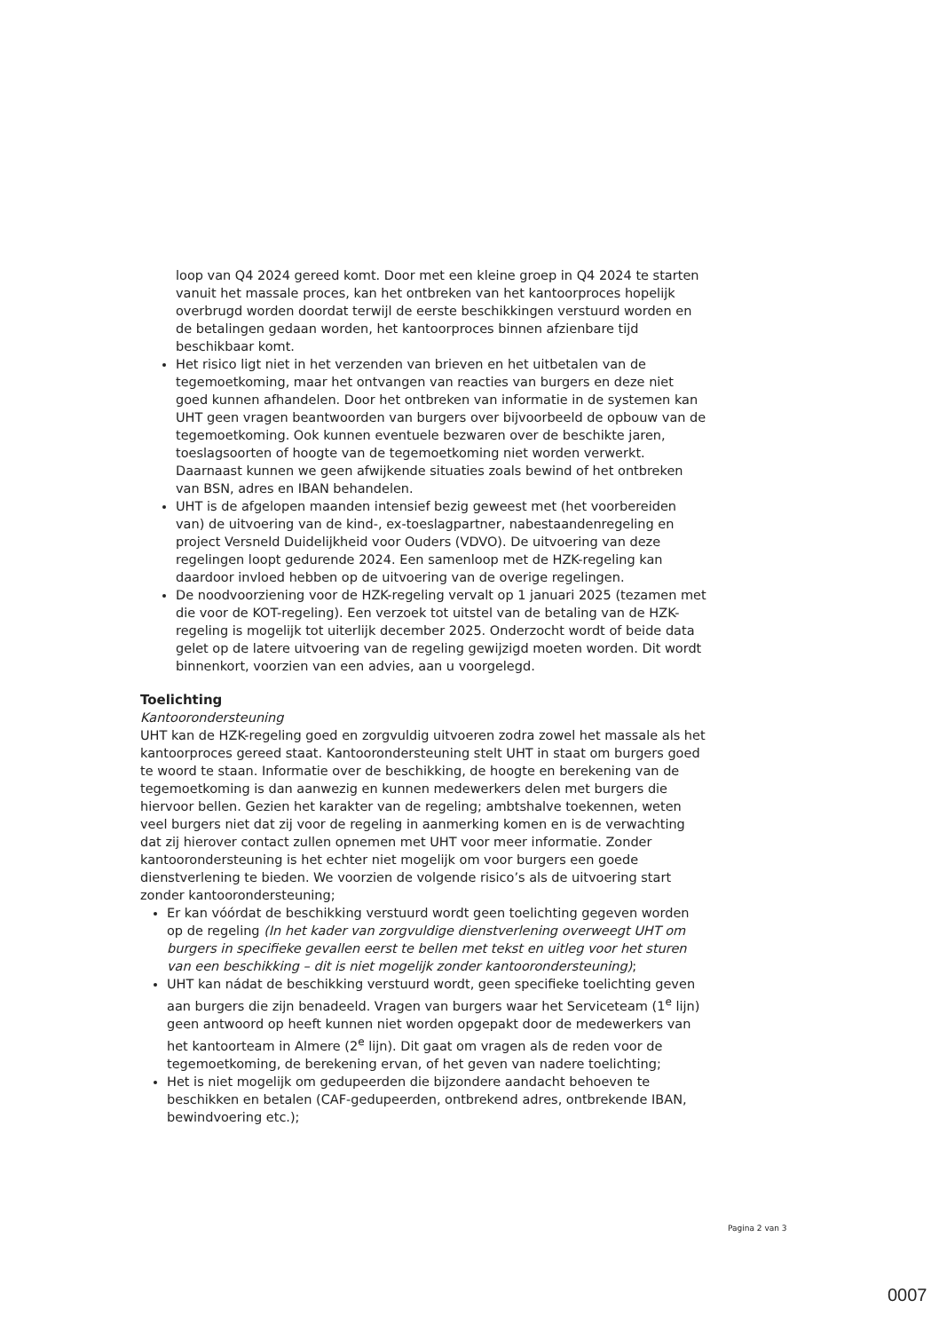loop van Q4 2024 gereed komt. Door met een kleine groep in Q4 2024 te starten vanuit het massale proces, kan het ontbreken van het kantoorproces hopelijk overbrugd worden doordat terwijl de eerste beschikkingen verstuurd worden en de betalingen gedaan worden, het kantoorproces binnen afzienbare tijd beschikbaar komt.
Het risico ligt niet in het verzenden van brieven en het uitbetalen van de tegemoetkoming, maar het ontvangen van reacties van burgers en deze niet goed kunnen afhandelen. Door het ontbreken van informatie in de systemen kan UHT geen vragen beantwoorden van burgers over bijvoorbeeld de opbouw van de tegemoetkoming. Ook kunnen eventuele bezwaren over de beschikte jaren, toeslagsoorten of hoogte van de tegemoetkoming niet worden verwerkt. Daarnaast kunnen we geen afwijkende situaties zoals bewind of het ontbreken van BSN, adres en IBAN behandelen.
UHT is de afgelopen maanden intensief bezig geweest met (het voorbereiden van) de uitvoering van de kind-, ex-toeslagpartner, nabestaandenregeling en project Versneld Duidelijkheid voor Ouders (VDVO). De uitvoering van deze regelingen loopt gedurende 2024. Een samenloop met de HZK-regeling kan daardoor invloed hebben op de uitvoering van de overige regelingen.
De noodvoorziening voor de HZK-regeling vervalt op 1 januari 2025 (tezamen met die voor de KOT-regeling). Een verzoek tot uitstel van de betaling van de HZK-regeling is mogelijk tot uiterlijk december 2025. Onderzocht wordt of beide data gelet op de latere uitvoering van de regeling gewijzigd moeten worden. Dit wordt binnenkort, voorzien van een advies, aan u voorgelegd.
Toelichting
Kantoorondersteuning
UHT kan de HZK-regeling goed en zorgvuldig uitvoeren zodra zowel het massale als het kantoorproces gereed staat. Kantoorondersteuning stelt UHT in staat om burgers goed te woord te staan. Informatie over de beschikking, de hoogte en berekening van de tegemoetkoming is dan aanwezig en kunnen medewerkers delen met burgers die hiervoor bellen. Gezien het karakter van de regeling; ambtshalve toekennen, weten veel burgers niet dat zij voor de regeling in aanmerking komen en is de verwachting dat zij hierover contact zullen opnemen met UHT voor meer informatie. Zonder kantoorondersteuning is het echter niet mogelijk om voor burgers een goede dienstverlening te bieden. We voorzien de volgende risico’s als de uitvoering start zonder kantoorondersteuning;
Er kan vóórdat de beschikking verstuurd wordt geen toelichting gegeven worden op de regeling (In het kader van zorgvuldige dienstverlening overweegt UHT om burgers in specifieke gevallen eerst te bellen met tekst en uitleg voor het sturen van een beschikking – dit is niet mogelijk zonder kantoorondersteuning);
UHT kan nádat de beschikking verstuurd wordt, geen specifieke toelichting geven aan burgers die zijn benadeeld. Vragen van burgers waar het Serviceteam (1<sup>e</sup> lijn) geen antwoord op heeft kunnen niet worden opgepakt door de medewerkers van het kantoorteam in Almere (2<sup>e</sup> lijn). Dit gaat om vragen als de reden voor de tegemoetkoming, de berekening ervan, of het geven van nadere toelichting;
Het is niet mogelijk om gedupeerden die bijzondere aandacht behoeven te beschikken en betalen (CAF-gedupeerden, ontbrekend adres, ontbrekende IBAN, bewindvoering etc.);
Pagina 2 van 3
0007